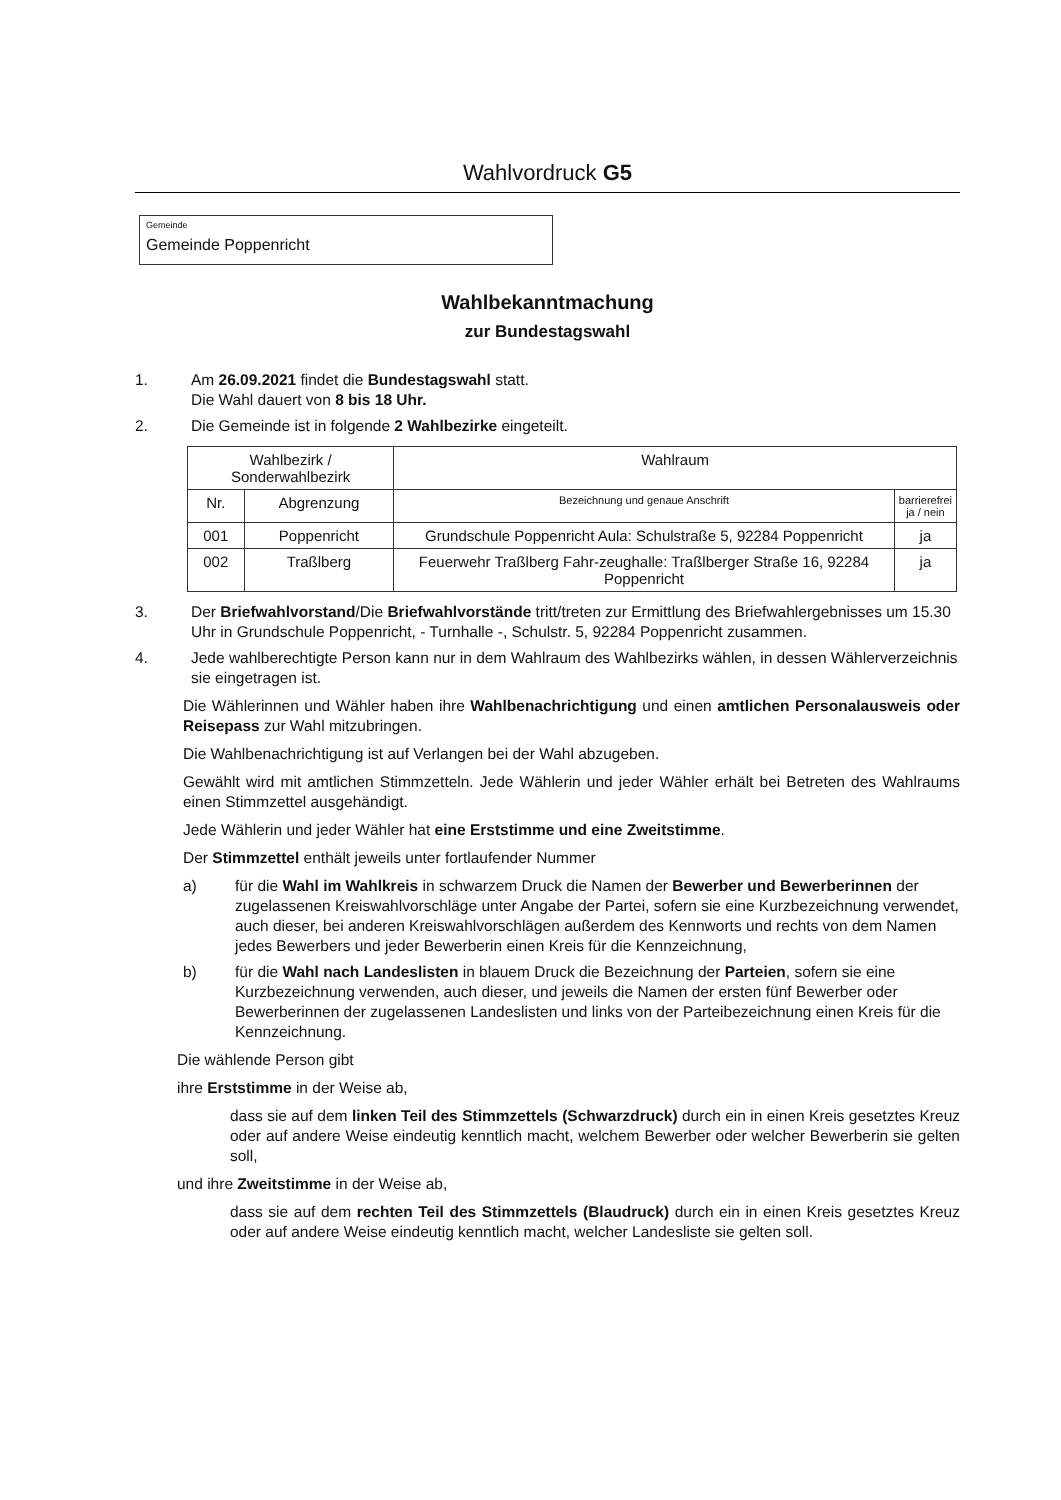Wahlvordruck G5
Gemeinde
Gemeinde Poppenricht
Wahlbekanntmachung
zur Bundestagswahl
1. Am 26.09.2021 findet die Bundestagswahl statt.
Die Wahl dauert von 8 bis 18 Uhr.
2. Die Gemeinde ist in folgende 2 Wahlbezirke eingeteilt.
| Wahlbezirk / Sonderwahlbezirk | | Wahlraum | |
| --- | --- | --- | --- |
| Nr. | Abgrenzung | Bezeichnung und genaue Anschrift | barrierefrei ja / nein |
| 001 | Poppenricht | Grundschule Poppenricht Aula: Schulstraße 5, 92284 Poppenricht | ja |
| 002 | Traßlberg | Feuerwehr Traßlberg Fahr-zeughalle: Traßlberger Straße 16, 92284 Poppenricht | ja |
3. Der Briefwahlvorstand/Die Briefwahlvorstände tritt/treten zur Ermittlung des Briefwahlergebnisses um 15.30 Uhr in Grundschule Poppenricht, - Turnhalle -, Schulstr. 5, 92284 Poppenricht zusammen.
4. Jede wahlberechtigte Person kann nur in dem Wahlraum des Wahlbezirks wählen, in dessen Wählerverzeichnis sie eingetragen ist.
Die Wählerinnen und Wähler haben ihre Wahlbenachrichtigung und einen amtlichen Personalausweis oder Reisepass zur Wahl mitzubringen.
Die Wahlbenachrichtigung ist auf Verlangen bei der Wahl abzugeben.
Gewählt wird mit amtlichen Stimmzetteln. Jede Wählerin und jeder Wähler erhält bei Betreten des Wahlraums einen Stimmzettel ausgehändigt.
Jede Wählerin und jeder Wähler hat eine Erststimme und eine Zweitstimme.
Der Stimmzettel enthält jeweils unter fortlaufender Nummer
a) für die Wahl im Wahlkreis in schwarzem Druck die Namen der Bewerber und Bewerberinnen der zugelassenen Kreiswahlvorschläge unter Angabe der Partei, sofern sie eine Kurzbezeichnung verwendet, auch dieser, bei anderen Kreiswahlvorschlägen außerdem des Kennworts und rechts von dem Namen jedes Bewerbers und jeder Bewerberin einen Kreis für die Kennzeichnung,
b) für die Wahl nach Landeslisten in blauem Druck die Bezeichnung der Parteien, sofern sie eine Kurzbezeichnung verwenden, auch dieser, und jeweils die Namen der ersten fünf Bewerber oder Bewerberinnen der zugelassenen Landeslisten und links von der Parteibezeichnung einen Kreis für die Kennzeichnung.
Die wählende Person gibt
ihre Erststimme in der Weise ab,
dass sie auf dem linken Teil des Stimmzettels (Schwarzdruck) durch ein in einen Kreis gesetztes Kreuz oder auf andere Weise eindeutig kenntlich macht, welchem Bewerber oder welcher Bewerberin sie gelten soll,
und ihre Zweitstimme in der Weise ab,
dass sie auf dem rechten Teil des Stimmzettels (Blaudruck) durch ein in einen Kreis gesetztes Kreuz oder auf andere Weise eindeutig kenntlich macht, welcher Landesliste sie gelten soll.